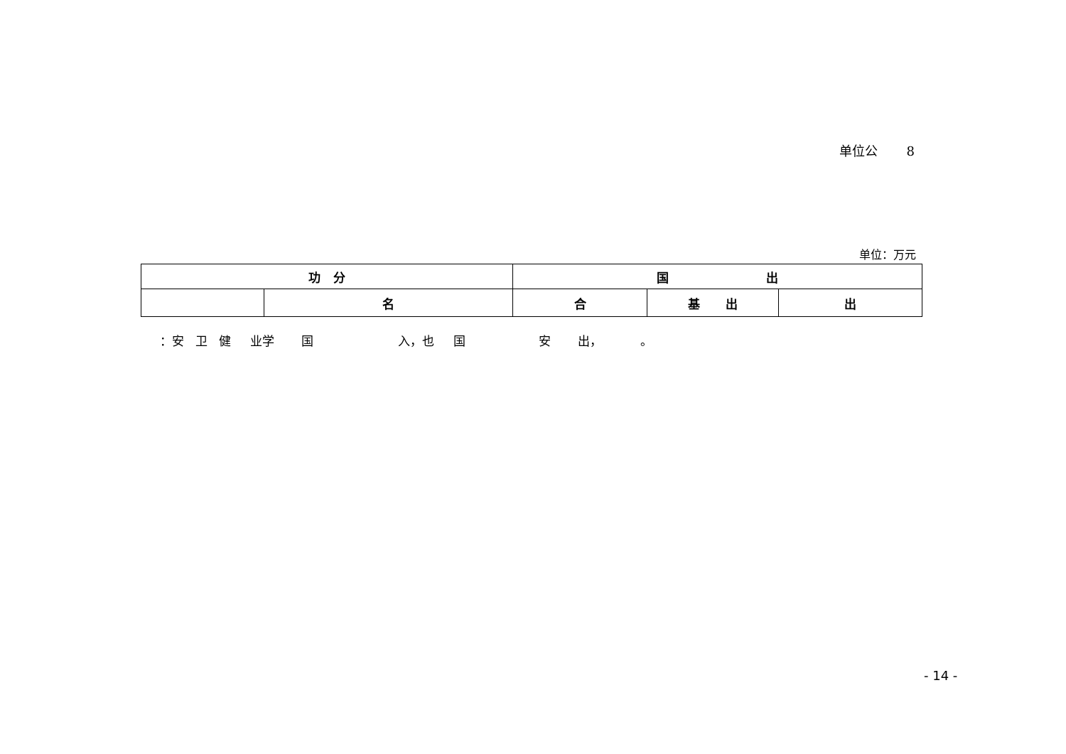单位公 8
单位：万元
| 功 分 | | 国 出 | | |
| --- | --- | --- | --- | --- |
| | 名 | 合 | 基 出 | 出 |
：安 卫 健 业学 国 入，也 国 安 出， 。
- 14 -